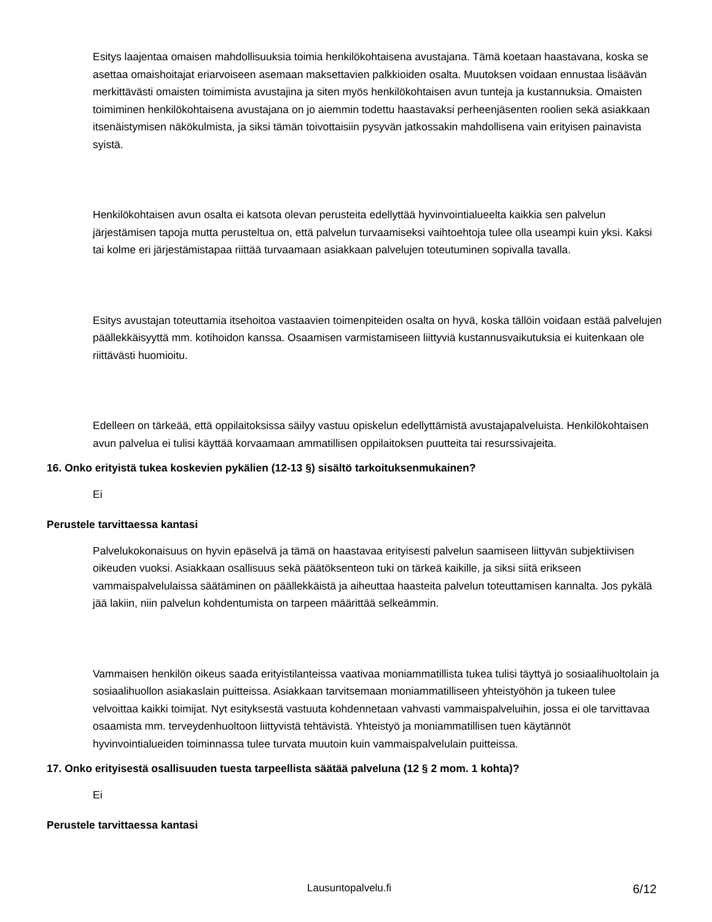Esitys laajentaa omaisen mahdollisuuksia toimia henkilökohtaisena avustajana. Tämä koetaan haastavana, koska se asettaa omaishoitajat eriarvoiseen asemaan maksettavien palkkioiden osalta. Muutoksen voidaan ennustaa lisäävän merkittävästi omaisten toimimista avustajina ja siten myös henkilökohtaisen avun tunteja ja kustannuksia. Omaisten toimiminen henkilökohtaisena avustajana on jo aiemmin todettu haastavaksi perheenjäsenten roolien sekä asiakkaan itsenäistymisen näkökulmista, ja siksi tämän toivottaisiin pysyvän jatkossakin mahdollisena vain erityisen painavista syistä.
Henkilökohtaisen avun osalta ei katsota olevan perusteita edellyttää hyvinvointialueelta kaikkia sen palvelun järjestämisen tapoja mutta perusteltua on, että palvelun turvaamiseksi vaihtoehtoja tulee olla useampi kuin yksi. Kaksi tai kolme eri järjestämistapaa riittää turvaamaan asiakkaan palvelujen toteutuminen sopivalla tavalla.
Esitys avustajan toteuttamia itsehoitoa vastaavien toimenpiteiden osalta on hyvä, koska tällöin voidaan estää palvelujen päällekkäisyyttä mm. kotihoidon kanssa. Osaamisen varmistamiseen liittyviä kustannusvaikutuksia ei kuitenkaan ole riittävästi huomioitu.
Edelleen on tärkeää, että oppilaitoksissa säilyy vastuu opiskelun edellyttämistä avustajapalveluista. Henkilökohtaisen avun palvelua ei tulisi käyttää korvaamaan ammatillisen oppilaitoksen puutteita tai resurssivajeita.
16. Onko erityistä tukea koskevien pykälien (12-13 §) sisältö tarkoituksenmukainen?
Ei
Perustele tarvittaessa kantasi
Palvelukokonaisuus on hyvin epäselvä ja tämä on haastavaa erityisesti palvelun saamiseen liittyvän subjektiivisen oikeuden vuoksi. Asiakkaan osallisuus sekä päätöksenteon tuki on tärkeä kaikille, ja siksi siitä erikseen vammaispalvelulaissa säätäminen on päällekkäistä ja aiheuttaa haasteita palvelun toteuttamisen kannalta. Jos pykälä jää lakiin, niin palvelun kohdentumista on tarpeen määrittää selkeämmin.
Vammaisen henkilön oikeus saada erityistilanteissa vaativaa moniammatillista tukea tulisi täyttyä jo sosiaalihuoltolain ja sosiaalihuollon asiakaslain puitteissa. Asiakkaan tarvitsemaan moniammatilliseen yhteistyöhön ja tukeen tulee velvoittaa kaikki toimijat. Nyt esityksestä vastuuta kohdennetaan vahvasti vammaispalveluihin, jossa ei ole tarvittavaa osaamista mm. terveydenhuoltoon liittyvistä tehtävistä. Yhteistyö ja moniammatillisen tuen käytännöt hyvinvointialueiden toiminnassa tulee turvata muutoin kuin vammaispalvelulain puitteissa.
17. Onko erityisestä osallisuuden tuesta tarpeellista säätää palveluna (12 § 2 mom. 1 kohta)?
Ei
Perustele tarvittaessa kantasi
Lausuntopalvelu.fi 6/12